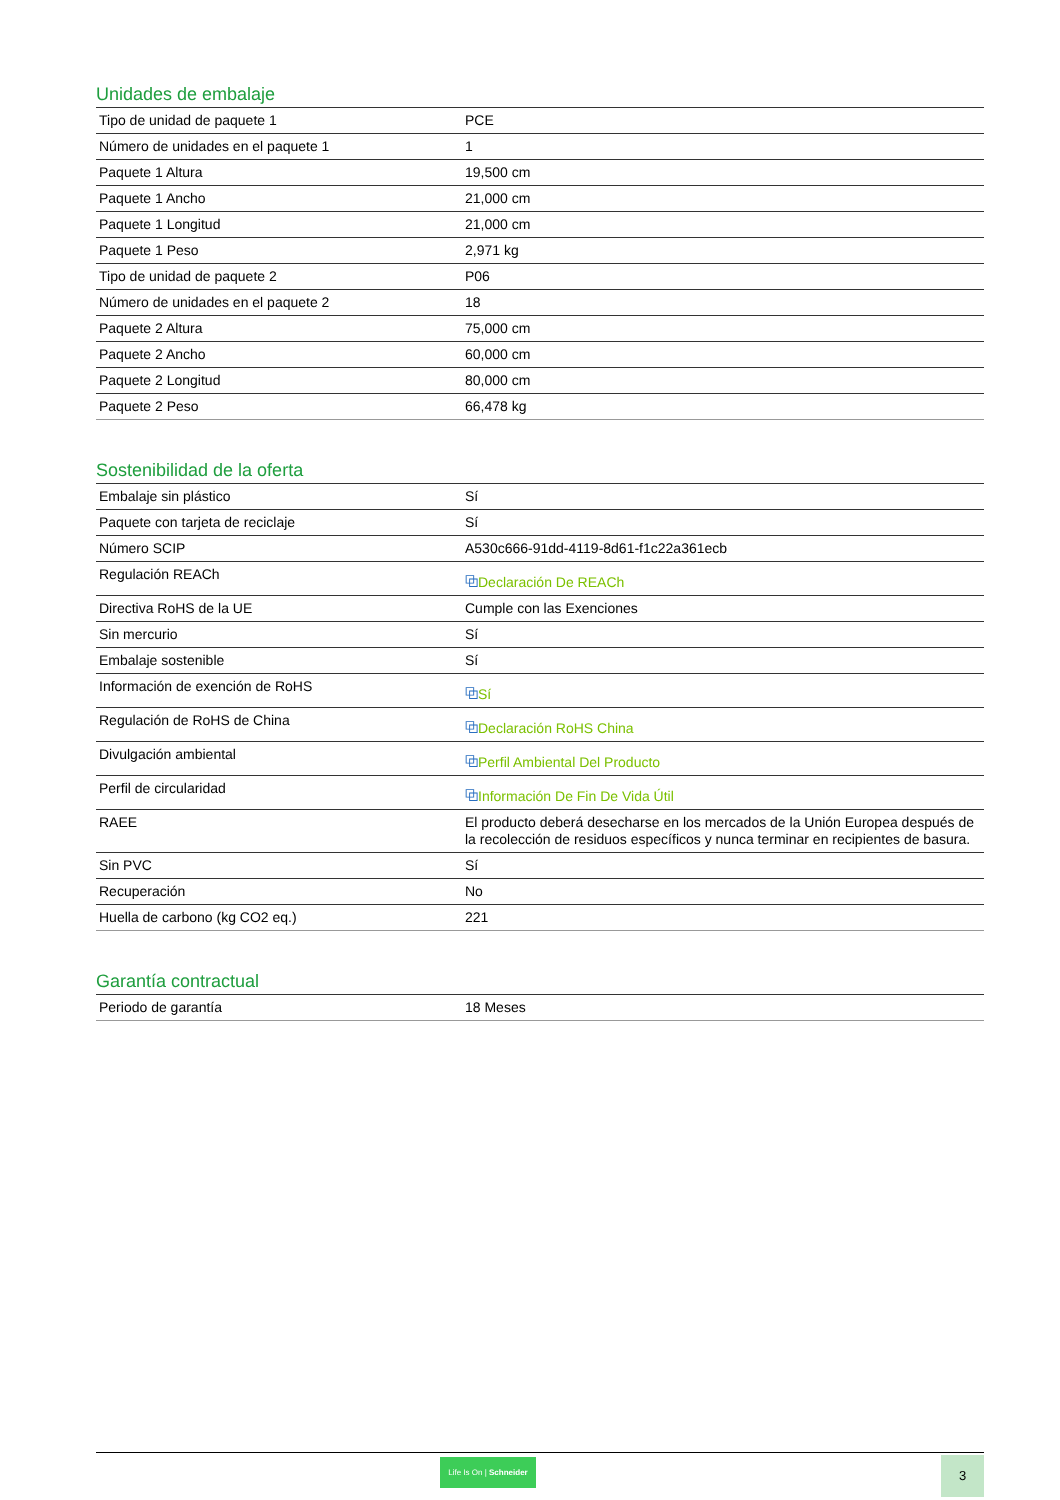Unidades de embalaje
| Tipo de unidad de paquete 1 | PCE |
| Número de unidades en el paquete 1 | 1 |
| Paquete 1 Altura | 19,500 cm |
| Paquete 1 Ancho | 21,000 cm |
| Paquete 1 Longitud | 21,000 cm |
| Paquete 1 Peso | 2,971 kg |
| Tipo de unidad de paquete 2 | P06 |
| Número de unidades en el paquete 2 | 18 |
| Paquete 2 Altura | 75,000 cm |
| Paquete 2 Ancho | 60,000 cm |
| Paquete 2 Longitud | 80,000 cm |
| Paquete 2 Peso | 66,478 kg |
Sostenibilidad de la oferta
| Embalaje sin plástico | Sí |
| Paquete con tarjeta de reciclaje | Sí |
| Número SCIP | A530c666-91dd-4119-8d61-f1c22a361ecb |
| Regulación REACh | ⧉ Declaración De REACh |
| Directiva RoHS de la UE | Cumple con las Exenciones |
| Sin mercurio | Sí |
| Embalaje sostenible | Sí |
| Información de exención de RoHS | ⧉ Sí |
| Regulación de RoHS de China | ⧉ Declaración RoHS China |
| Divulgación ambiental | ⧉ Perfil Ambiental Del Producto |
| Perfil de circularidad | ⧉ Información De Fin De Vida Útil |
| RAEE | El producto deberá desecharse en los mercados de la Unión Europea después de la recolección de residuos específicos y nunca terminar en recipientes de basura. |
| Sin PVC | Sí |
| Recuperación | No |
| Huella de carbono (kg CO2 eq.) | 221 |
Garantía contractual
| Periodo de garantía | 18 Meses |
Life Is On | Schneider
3